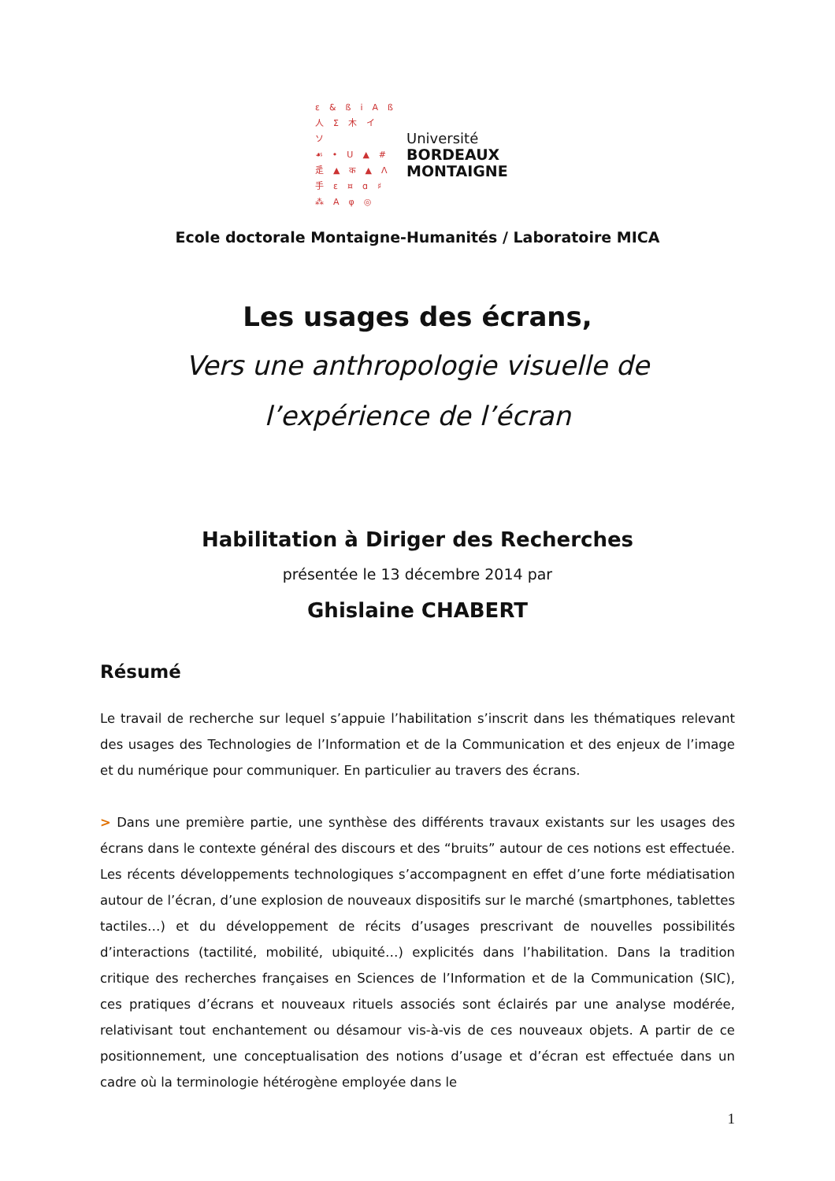ɛ&ßiAß 人Σ木イソ ☙•U▲# 辵▲क▲ᐱ 手ɛ¤ɑ♯ ⁂Aφ◎
Université
BORDEAUX
MONTAIGNE
Ecole doctorale Montaigne-Humanités / Laboratoire MICA
Les usages des écrans,
Vers une anthropologie visuelle de
l’expérience de l’écran
Habilitation à Diriger des Recherches
présentée le 13 décembre 2014 par
Ghislaine CHABERT
Résumé
Le travail de recherche sur lequel s’appuie l’habilitation s’inscrit dans les thématiques relevant des usages des Technologies de l’Information et de la Communication et des enjeux de l’image et du numérique pour communiquer. En particulier au travers des écrans.
> Dans une première partie, une synthèse des différents travaux existants sur les usages des écrans dans le contexte général des discours et des “bruits” autour de ces notions est effectuée. Les récents développements technologiques s’accompagnent en effet d’une forte médiatisation autour de l’écran, d’une explosion de nouveaux dispositifs sur le marché (smartphones, tablettes tactiles…) et du développement de récits d’usages prescrivant de nouvelles possibilités d’interactions (tactilité, mobilité, ubiquité…) explicités dans l’habilitation. Dans la tradition critique des recherches françaises en Sciences de l’Information et de la Communication (SIC), ces pratiques d’écrans et nouveaux rituels associés sont éclairés par une analyse modérée, relativisant tout enchantement ou désamour vis-à-vis de ces nouveaux objets. A partir de ce positionnement, une conceptualisation des notions d’usage et d’écran est effectuée dans un cadre où la terminologie hétérogène employée dans le
1